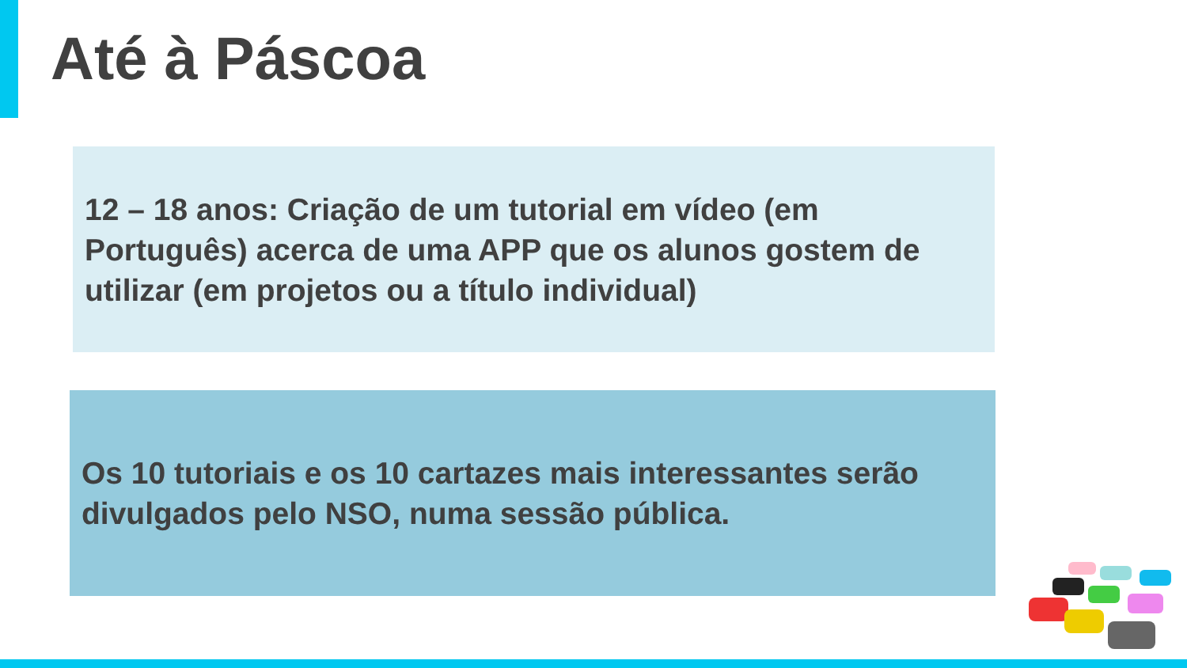Até à Páscoa
12 – 18 anos: Criação de um tutorial em vídeo (em Português) acerca de uma APP que os alunos gostem de utilizar (em projetos ou a título individual)
Os 10 tutoriais e os 10 cartazes mais interessantes serão divulgados pelo NSO, numa sessão pública.